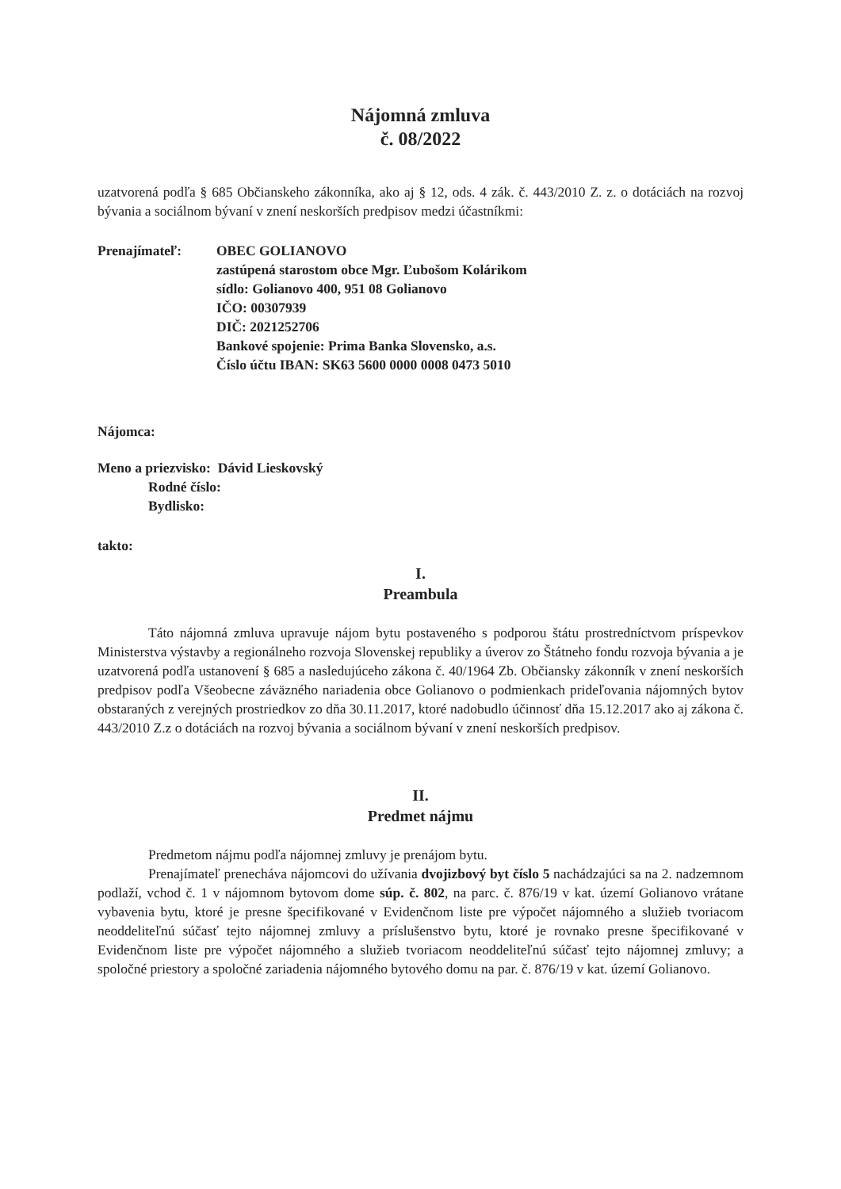Nájomná zmluva
č. 08/2022
uzatvorená podľa § 685 Občianskeho zákonníka, ako aj § 12, ods. 4 zák. č. 443/2010 Z. z. o dotáciách na rozvoj bývania a sociálnom bývaní v znení neskorších predpisov medzi účastníkmi:
Prenajímateľ: OBEC GOLIANOVO
zastúpená starostom obce Mgr. Ľubošom Kolárikom
sídlo: Golianovo 400, 951 08 Golianovo
IČO: 00307939
DIČ: 2021252706
Bankové spojenie: Prima Banka Slovensko, a.s.
Číslo účtu IBAN: SK63 5600 0000 0008 0473 5010
Nájomca:
Meno a priezvisko: Dávid Lieskovský
Rodné číslo:
Bydlisko:
takto:
I.
Preambula
Táto nájomná zmluva upravuje nájom bytu postaveného s podporou štátu prostredníctvom príspevkov Ministerstva výstavby a regionálneho rozvoja Slovenskej republiky a úverov zo Štátneho fondu rozvoja bývania a je uzatvorená podľa ustanovení § 685 a nasledujúceho zákona č. 40/1964 Zb. Občiansky zákonník v znení neskorších predpisov podľa Všeobecne záväzného nariadenia obce Golianovo o podmienkach prideľovania nájomných bytov obstaraných z verejných prostriedkov zo dňa 30.11.2017, ktoré nadobudlo účinnosť dňa 15.12.2017 ako aj zákona č. 443/2010 Z.z o dotáciách na rozvoj bývania a sociálnom bývaní v znení neskorších predpisov.
II.
Predmet nájmu
Predmetom nájmu podľa nájomnej zmluvy je prenájom bytu.
Prenajímateľ prenecháva nájomcovi do užívania dvojizbový byt číslo 5 nachádzajúci sa na 2. nadzemnom podlaží, vchod č. 1 v nájomnom bytovom dome súp. č. 802, na parc. č. 876/19 v kat. území Golianovo vrátane vybavenia bytu, ktoré je presne špecifikované v Evidenčnom liste pre výpočet nájomného a služieb tvoriacom neoddeliteľnú súčasť tejto nájomnej zmluvy a príslušenstvo bytu, ktoré je rovnako presne špecifikované v Evidenčnom liste pre výpočet nájomného a služieb tvoriacom neoddeliteľnú súčasť tejto nájomnej zmluvy; a spoločné priestory a spoločné zariadenia nájomného bytového domu na par. č. 876/19 v kat. území Golianovo.